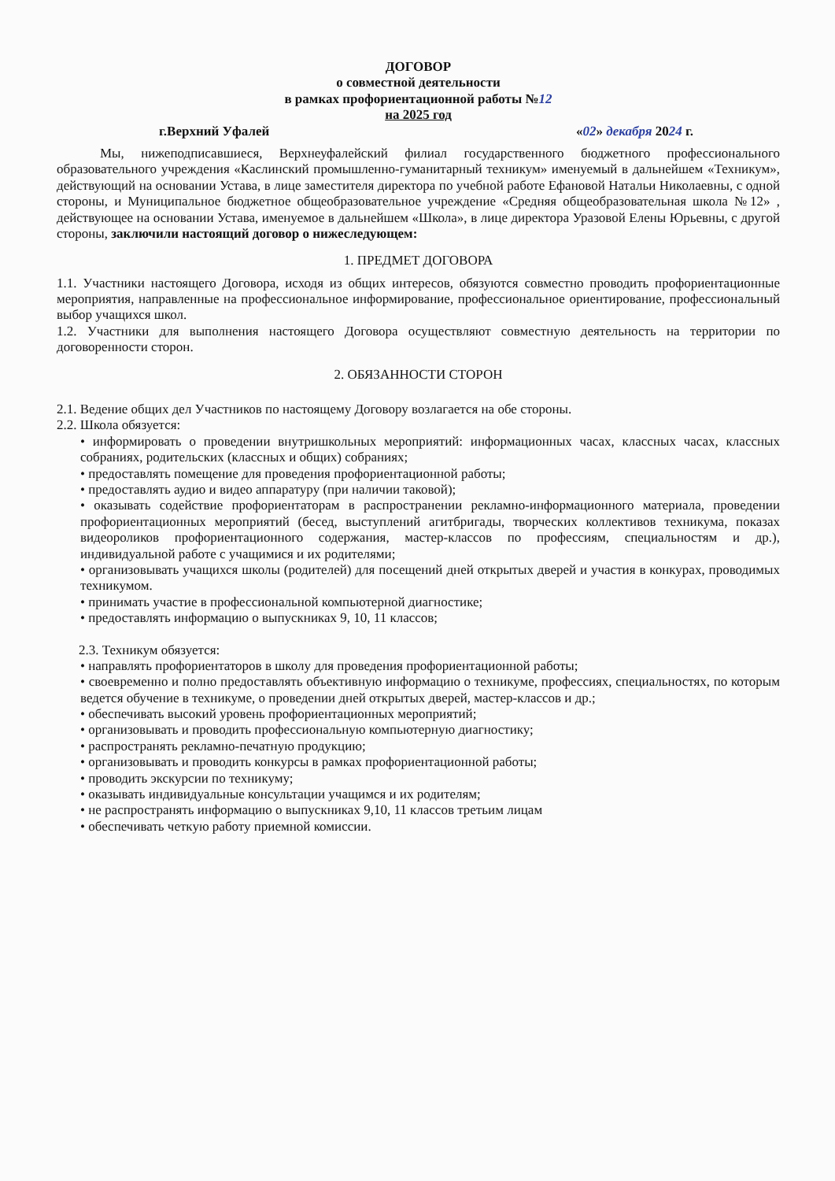ДОГОВОР
о совместной деятельности
в рамках профориентационной работы №12
на 2025 год
г.Верхний Уфалей «02» декабря 2024 г.
Мы, нижеподписавшиеся, Верхнеуфалейский филиал государственного бюджетного профессионального образовательного учреждения «Каслинский промышленно-гуманитарный техникум» именуемый в дальнейшем «Техникум», действующий на основании Устава, в лице заместителя директора по учебной работе Ефановой Натальи Николаевны, с одной стороны, и Муниципальное бюджетное общеобразовательное учреждение «Средняя общеобразовательная школа №12» , действующее на основании Устава, именуемое в дальнейшем «Школа», в лице директора Уразовой Елены Юрьевны, с другой стороны, заключили настоящий договор о нижеследующем:
1. ПРЕДМЕТ ДОГОВОРА
1.1. Участники настоящего Договора, исходя из общих интересов, обязуются совместно проводить профориентационные мероприятия, направленные на профессиональное информирование, профессиональное ориентирование, профессиональный выбор учащихся школ.
1.2. Участники для выполнения настоящего Договора осуществляют совместную деятельность на территории по договоренности сторон.
2. ОБЯЗАННОСТИ СТОРОН
2.1. Ведение общих дел Участников по настоящему Договору возлагается на обе стороны.
2.2. Школа обязуется:
• информировать о проведении внутришкольных мероприятий: информационных часах, классных часах, классных собраниях, родительских (классных и общих) собраниях;
• предоставлять помещение для проведения профориентационной работы;
• предоставлять аудио и видео аппаратуру (при наличии таковой);
• оказывать содействие профориентаторам в распространении рекламно-информационного материала, проведении профориентационных мероприятий (бесед, выступлений агитбригады, творческих коллективов техникума, показах видеороликов профориентационного содержания, мастер-классов по профессиям, специальностям и др.), индивидуальной работе с учащимися и их родителями;
• организовывать учащихся школы (родителей) для посещений дней открытых дверей и участия в конкурах, проводимых техникумом.
• принимать участие в профессиональной компьютерной диагностике;
• предоставлять информацию о выпускниках 9, 10, 11 классов;
2.3. Техникум обязуется:
• направлять профориентаторов в школу для проведения профориентационной работы;
• своевременно и полно предоставлять объективную информацию о техникуме, профессиях, специальностях, по которым ведется обучение в техникуме, о проведении дней открытых дверей, мастер-классов и др.;
• обеспечивать высокий уровень профориентационных мероприятий;
• организовывать и проводить профессиональную компьютерную диагностику;
• распространять рекламно-печатную продукцию;
• организовывать и проводить конкурсы в рамках профориентационной работы;
• проводить экскурсии по техникуму;
• оказывать индивидуальные консультации учащимся и их родителям;
• не распространять информацию о выпускниках 9,10, 11 классов третьим лицам
• обеспечивать четкую работу приемной комиссии.